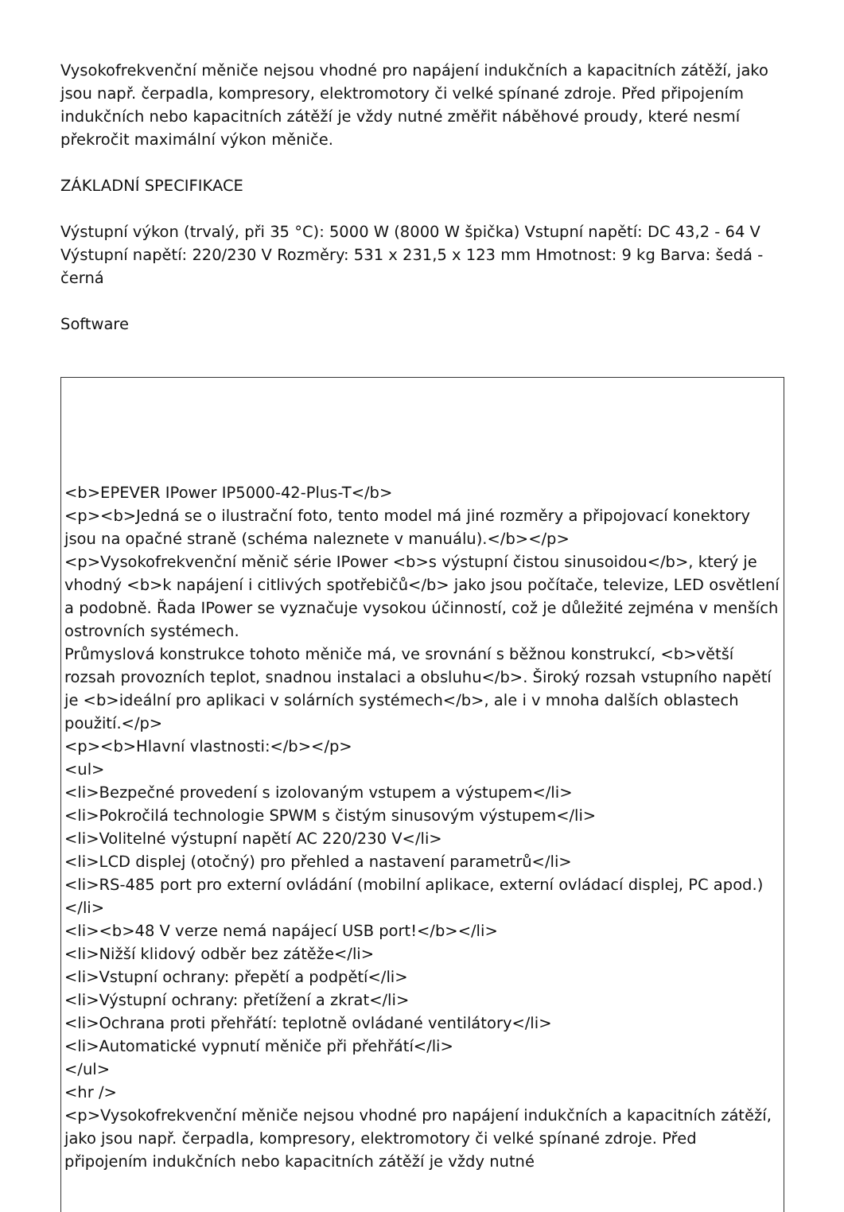Vysokofrekvenční měniče nejsou vhodné pro napájení indukčních a kapacitních zátěží, jako jsou např. čerpadla, kompresory, elektromotory či velké spínané zdroje. Před připojením indukčních nebo kapacitních zátěží je vždy nutné změřit náběhové proudy, které nesmí překročit maximální výkon měniče.
ZÁKLADNÍ SPECIFIKACE
Výstupní výkon (trvalý, při 35 °C): 5000 W (8000 W špička) Vstupní napětí: DC 43,2 - 64 V Výstupní napětí: 220/230 V Rozměry: 531 x 231,5 x 123 mm Hmotnost: 9 kg Barva: šedá - černá
Software
<b>EPEVER IPower IP5000-42-Plus-T</b>
<p><b>Jedná se o ilustrační foto, tento model má jiné rozměry a připojovací konektory jsou na opačné straně (schéma naleznete v manuálu).</b></p>
<p>Vysokofrekvenční měnič série IPower <b>s výstupní čistou sinusoidou</b>, který je vhodný <b>k napájení i citlivých spotřebičů</b> jako jsou počítače, televize, LED osvětlení a podobně. Řada IPower se vyznačuje vysokou účinností, což je důležité zejména v menších ostrovních systémech.
Průmyslová konstrukce tohoto měniče má, ve srovnání s běžnou konstrukcí, <b>větší rozsah provozních teplot, snadnou instalaci a obsluhu</b>. Široký rozsah vstupního napětí je <b>ideální pro aplikaci v solárních systémech</b>, ale i v mnoha dalších oblastech použití.</p>
<p><b>Hlavní vlastnosti:</b></p>
<ul>
<li>Bezpečné provedení s izolovaným vstupem a výstupem</li>
<li>Pokročilá technologie SPWM s čistým sinusovým výstupem</li>
<li>Volitelné výstupní napětí AC 220/230 V</li>
<li>LCD displej (otočný) pro přehled a nastavení parametrů</li>
<li>RS-485 port pro externí ovládání (mobilní aplikace, externí ovládací displej, PC apod.)</li>
<li><b>48 V verze nemá napájecí USB port!</b></li>
<li>Nižší klidový odběr bez zátěže</li>
<li>Vstupní ochrany: přepětí a podpětí</li>
<li>Výstupní ochrany: přetížení a zkrat</li>
<li>Ochrana proti přehřátí: teplotně ovládané ventilátory</li>
<li>Automatické vypnutí měniče při přehřátí</li>
</ul>
<hr />
<p>Vysokofrekvenční měniče nejsou vhodné pro napájení indukčních a kapacitních zátěží, jako jsou např. čerpadla, kompresory, elektromotory či velké spínané zdroje. Před připojením indukčních nebo kapacitních zátěží je vždy nutné